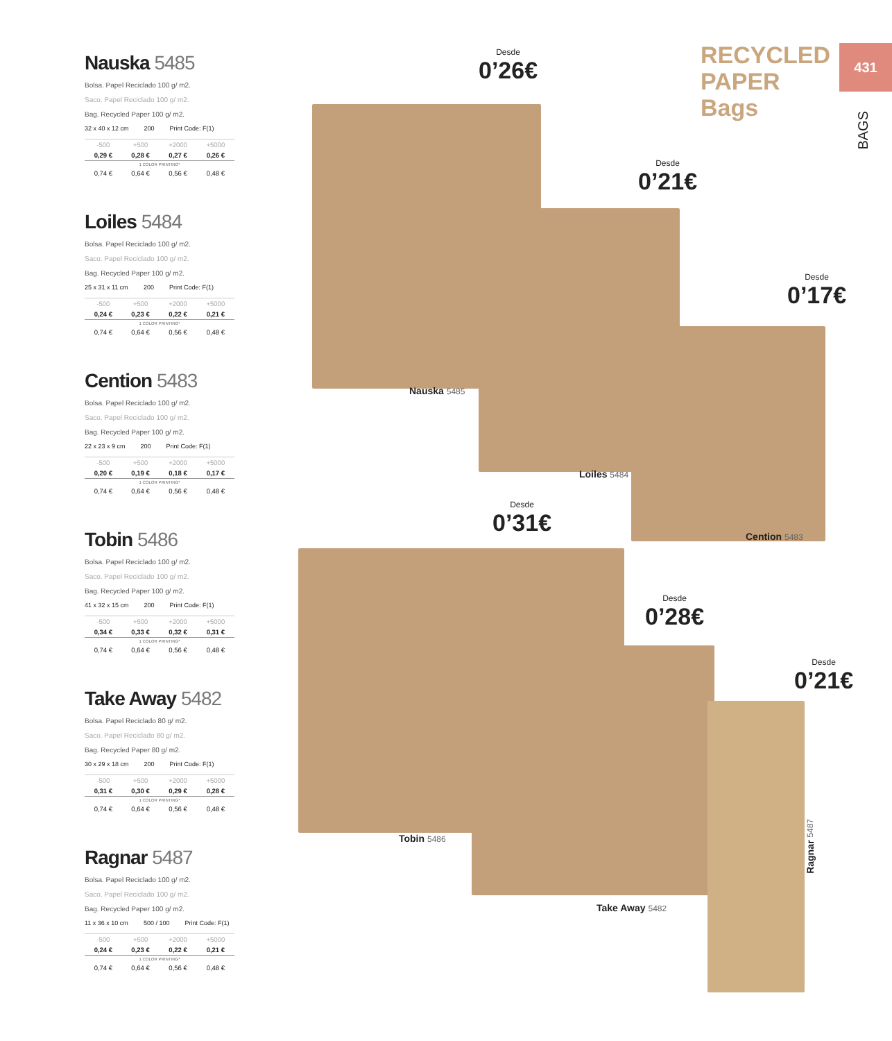Nauska 5485
Bolsa. Papel Reciclado 100 g/ m2.
Saco. Papel Reciclado 100 g/ m2.
Bag. Recycled Paper 100 g/ m2.
32 x 40 x 12 cm 200 Print Code: F(1)
| -500 | +500 | +2000 | +5000 |
| --- | --- | --- | --- |
| 0,29 € | 0,28 € | 0,27 € | 0,26 € |
| 1 COLOR PRINTING* | | | |
| 0,74 € | 0,64 € | 0,56 € | 0,48 € |
Loiles 5484
Bolsa. Papel Reciclado 100 g/ m2.
Saco. Papel Reciclado 100 g/ m2.
Bag. Recycled Paper 100 g/ m2.
25 x 31 x 11 cm 200 Print Code: F(1)
| -500 | +500 | +2000 | +5000 |
| --- | --- | --- | --- |
| 0,24 € | 0,23 € | 0,22 € | 0,21 € |
| 1 COLOR PRINTING* | | | |
| 0,74 € | 0,64 € | 0,56 € | 0,48 € |
Cention 5483
Bolsa. Papel Reciclado 100 g/ m2.
Saco. Papel Reciclado 100 g/ m2.
Bag. Recycled Paper 100 g/ m2.
22 x 23 x 9 cm 200 Print Code: F(1)
| -500 | +500 | +2000 | +5000 |
| --- | --- | --- | --- |
| 0,20 € | 0,19 € | 0,18 € | 0,17 € |
| 1 COLOR PRINTING* | | | |
| 0,74 € | 0,64 € | 0,56 € | 0,48 € |
Tobin 5486
Bolsa. Papel Reciclado 100 g/ m2.
Saco. Papel Reciclado 100 g/ m2.
Bag. Recycled Paper 100 g/ m2.
41 x 32 x 15 cm 200 Print Code: F(1)
| -500 | +500 | +2000 | +5000 |
| --- | --- | --- | --- |
| 0,34 € | 0,33 € | 0,32 € | 0,31 € |
| 1 COLOR PRINTING* | | | |
| 0,74 € | 0,64 € | 0,56 € | 0,48 € |
Take Away 5482
Bolsa. Papel Reciclado 80 g/ m2.
Saco. Papel Reciclado 80 g/ m2.
Bag. Recycled Paper 80 g/ m2.
30 x 29 x 18 cm 200 Print Code: F(1)
| -500 | +500 | +2000 | +5000 |
| --- | --- | --- | --- |
| 0,31 € | 0,30 € | 0,29 € | 0,28 € |
| 1 COLOR PRINTING* | | | |
| 0,74 € | 0,64 € | 0,56 € | 0,48 € |
Ragnar 5487
Bolsa. Papel Reciclado 100 g/ m2.
Saco. Papel Reciclado 100 g/ m2.
Bag. Recycled Paper 100 g/ m2.
11 x 36 x 10 cm 500 / 100 Print Code: F(1)
| -500 | +500 | +2000 | +5000 |
| --- | --- | --- | --- |
| 0,24 € | 0,23 € | 0,22 € | 0,21 € |
| 1 COLOR PRINTING* | | | |
| 0,74 € | 0,64 € | 0,56 € | 0,48 € |
RECYCLED
PAPER
Bags
431
BAGS
Desde
0’26€
Desde
0’21€
Desde
0’17€
Desde
0’31€
Desde
0’28€
Desde
0’21€
Nauska 5485
Loiles 5484
Cention 5483
Tobin 5486
Take Away 5482
Ragnar 5487